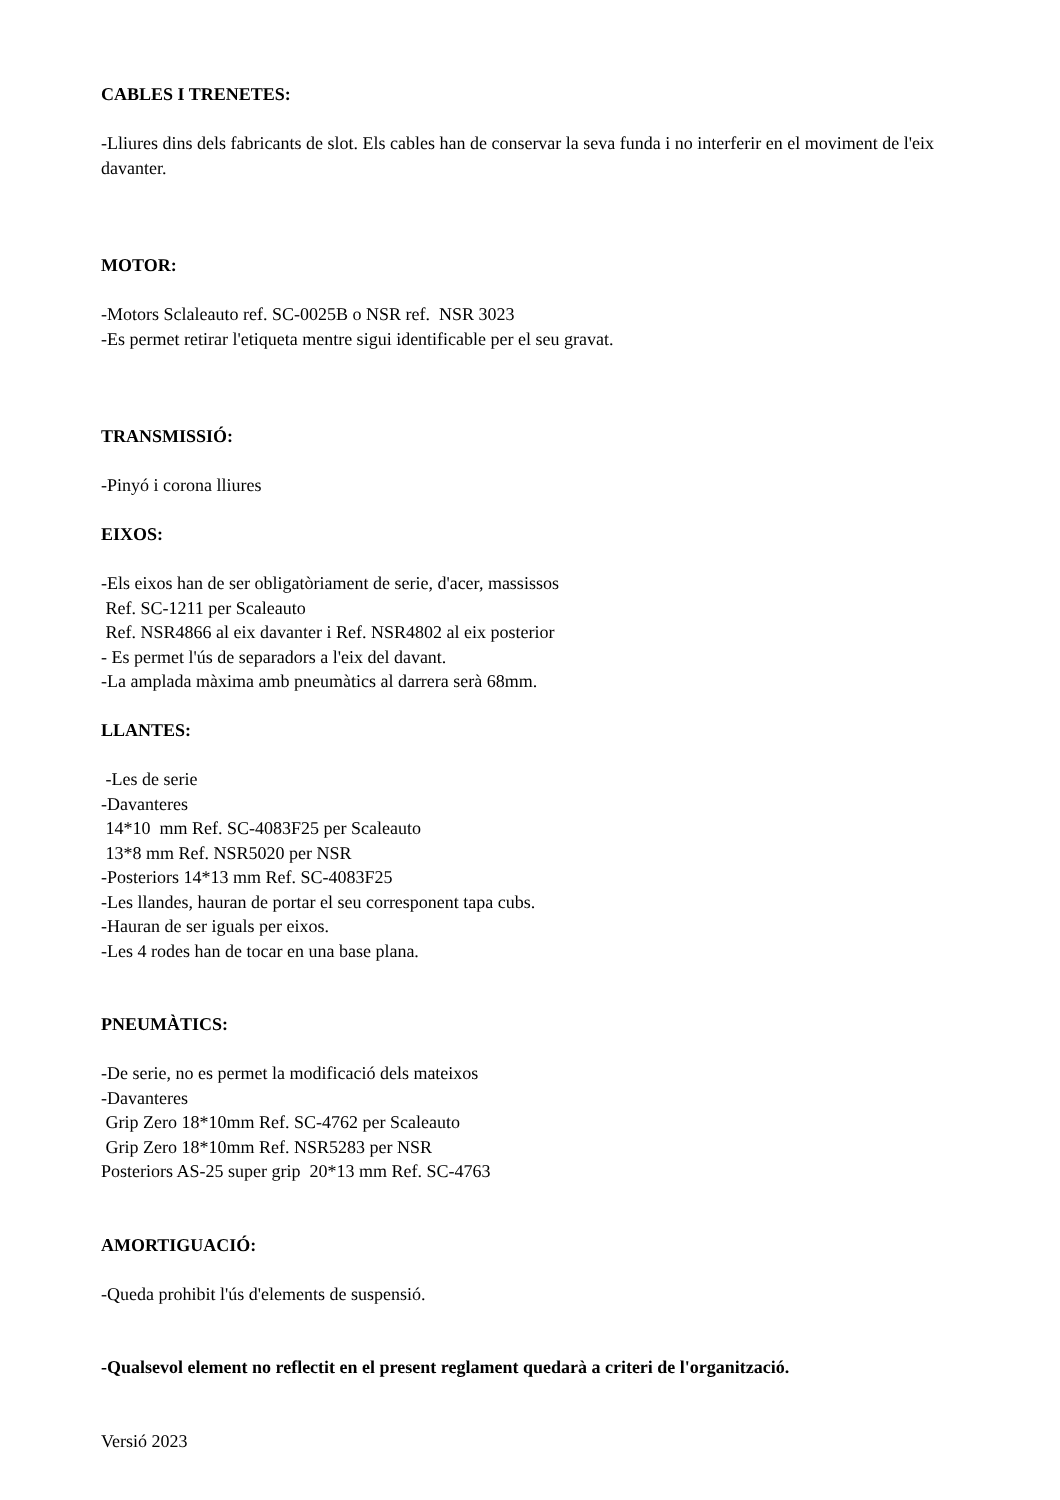CABLES I TRENETES:
-Lliures dins dels fabricants de slot. Els cables han de conservar la seva funda i no interferir en el moviment de l'eix davanter.
MOTOR:
-Motors Sclaleauto ref. SC-0025B o NSR ref. NSR 3023
-Es permet retirar l'etiqueta mentre sigui identificable per el seu gravat.
TRANSMISSIÓ:
-Pinyó i corona lliures
EIXOS:
-Els eixos han de ser obligatòriament de serie, d'acer, massissos
Ref. SC-1211 per Scaleauto
Ref. NSR4866 al eix davanter i Ref. NSR4802 al eix posterior
- Es permet l'ús de separadors a l'eix del davant.
-La amplada màxima amb pneumàtics al darrera serà 68mm.
LLANTES:
-Les de serie
-Davanteres
14*10 mm Ref. SC-4083F25 per Scaleauto
13*8 mm Ref. NSR5020 per NSR
-Posteriors 14*13 mm Ref. SC-4083F25
-Les llandes, hauran de portar el seu corresponent tapa cubs.
-Hauran de ser iguals per eixos.
-Les 4 rodes han de tocar en una base plana.
PNEUMÀTICS:
-De serie, no es permet la modificació dels mateixos
-Davanteres
Grip Zero 18*10mm Ref. SC-4762 per Scaleauto
Grip Zero 18*10mm Ref. NSR5283 per NSR
Posteriors AS-25 super grip 20*13 mm Ref. SC-4763
AMORTIGUACIÓ:
-Queda prohibit l'ús d'elements de suspensió.
-Qualsevol element no reflectit en el present reglament quedarà a criteri de l'organització.
Versió 2023